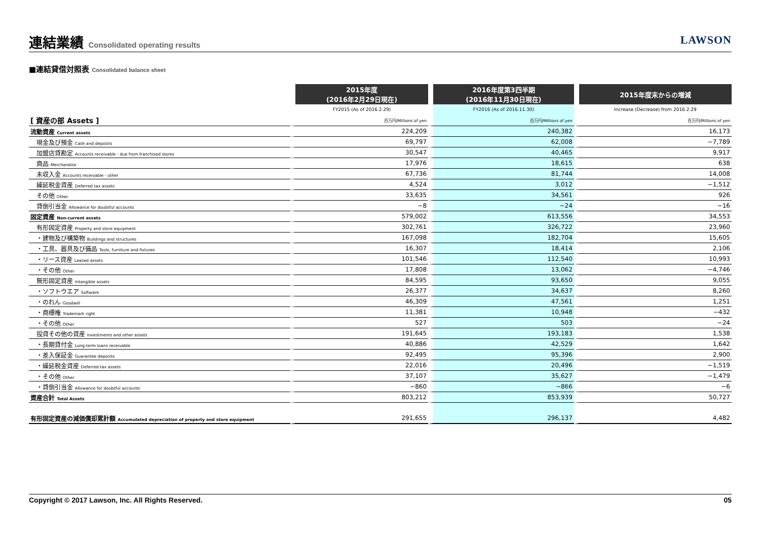連結業績 Consolidated operating results
LAWSON
■連結貸借対照表 Consolidated balance sheet
| | 2015年度 (2016年2月29日現在) | 2016年度第3四半期 (2016年11月30日現在) | 2015年度末からの増減 |
| --- | --- | --- | --- |
| | FY2015 (As of 2016.2.29) | FY2016 (As of 2016.11.30) | Increase (Decrease) from 2016.2.29 |
| [ 資産の部 Assets ] | 百万円/Millions of yen | 百万円/Millions of yen | 百万円/Millions of yen |
| 流動資産 Current assets | 224,209 | 240,382 | 16,173 |
| 現金及び預金 Cash and deposits | 69,797 | 62,008 | −7,789 |
| 加盟店貸勘定 Accounts receivable - due from franchised stores | 30,547 | 40,465 | 9,917 |
| 商品 Merchandise | 17,976 | 18,615 | 638 |
| 未収入金 Accounts receivable - other | 67,736 | 81,744 | 14,008 |
| 繰延税金資産 Deferred tax assets | 4,524 | 3,012 | −1,512 |
| その他 Other | 33,635 | 34,561 | 926 |
| 貸倒引当金 Allowance for doubtful accounts | −8 | −24 | −16 |
| 固定資産 Non-current assets | 579,002 | 613,556 | 34,553 |
| 有形固定資産 Property and store equipment | 302,761 | 326,722 | 23,960 |
| ・建物及び構築物 Buildings and structures | 167,098 | 182,704 | 15,605 |
| ・工具、器具及び備品 Tools, furniture and fixtures | 16,307 | 18,414 | 2,106 |
| ・リース資産 Leased assets | 101,546 | 112,540 | 10,993 |
| ・その他 Other | 17,808 | 13,062 | −4,746 |
| 無形固定資産 Intangible assets | 84,595 | 93,650 | 9,055 |
| ・ソフトウエア Software | 26,377 | 34,637 | 8,260 |
| ・のれん Goodwill | 46,309 | 47,561 | 1,251 |
| ・商標権 Trademark right | 11,381 | 10,948 | −432 |
| ・その他 Other | 527 | 503 | −24 |
| 投資その他の資産 Investments and other assets | 191,645 | 193,183 | 1,538 |
| ・長期貸付金 Long-term loans receivable | 40,886 | 42,529 | 1,642 |
| ・差入保証金 Guarantee deposits | 92,495 | 95,396 | 2,900 |
| ・繰延税金資産 Deferred tax assets | 22,016 | 20,496 | −1,519 |
| ・その他 Other | 37,107 | 35,627 | −1,479 |
| ・貸倒引当金 Allowance for doubtful accounts | −860 | −866 | −6 |
| 資産合計 Total Assets | 803,212 | 853,939 | 50,727 |
| 有形固定資産の減価償却累計額 Accumulated depreciation of property and store equipment | 291,655 | 296,137 | 4,482 |
Copyright © 2017 Lawson, Inc. All Rights Reserved. 05